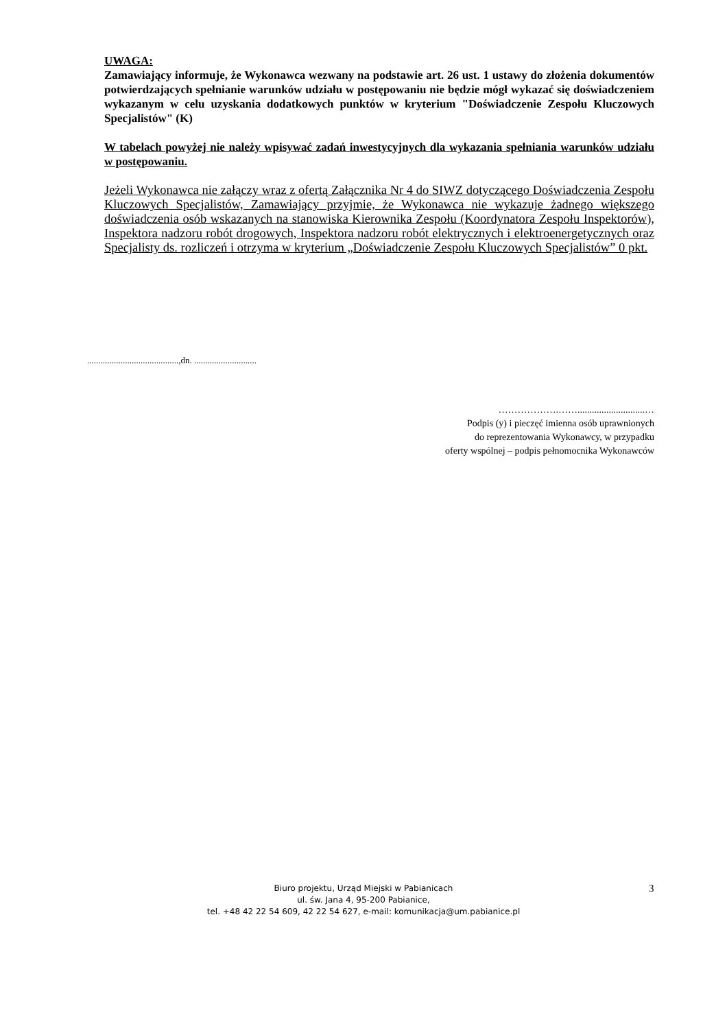UWAGA:
Zamawiający informuje, że Wykonawca wezwany na podstawie art. 26 ust. 1 ustawy do złożenia dokumentów potwierdzających spełnianie warunków udziału w postępowaniu nie będzie mógł wykazać się doświadczeniem wykazanym w celu uzyskania dodatkowych punktów w kryterium "Doświadczenie Zespołu Kluczowych Specjalistów" (K)
W tabelach powyżej nie należy wpisywać zadań inwestycyjnych dla wykazania spełniania warunków udziału w postępowaniu.
Jeżeli Wykonawca nie załączy wraz z ofertą Załącznika Nr 4 do SIWZ dotyczącego Doświadczenia Zespołu Kluczowych Specjalistów, Zamawiający przyjmie, że Wykonawca nie wykazuje żadnego większego doświadczenia osób wskazanych na stanowiska Kierownika Zespołu (Koordynatora Zespołu Inspektorów), Inspektora nadzoru robót drogowych, Inspektora nadzoru robót elektrycznych i elektroenergetycznych oraz Specjalisty ds. rozliczeń i otrzyma w kryterium „Doświadczenie Zespołu Kluczowych Specjalistów” 0 pkt.
.........................................,dn. ............................
……………….……............................…
Podpis (y) i pieczęć imienna osób uprawnionych
do reprezentowania Wykonawcy, w przypadku
oferty wspólnej – podpis pełnomocnika Wykonawców
Biuro projektu, Urząd Miejski w Pabianicach
ul. św. Jana 4, 95-200 Pabianice,
tel. +48 42 22 54 609, 42 22 54 627, e-mail: komunikacja@um.pabianice.pl
3